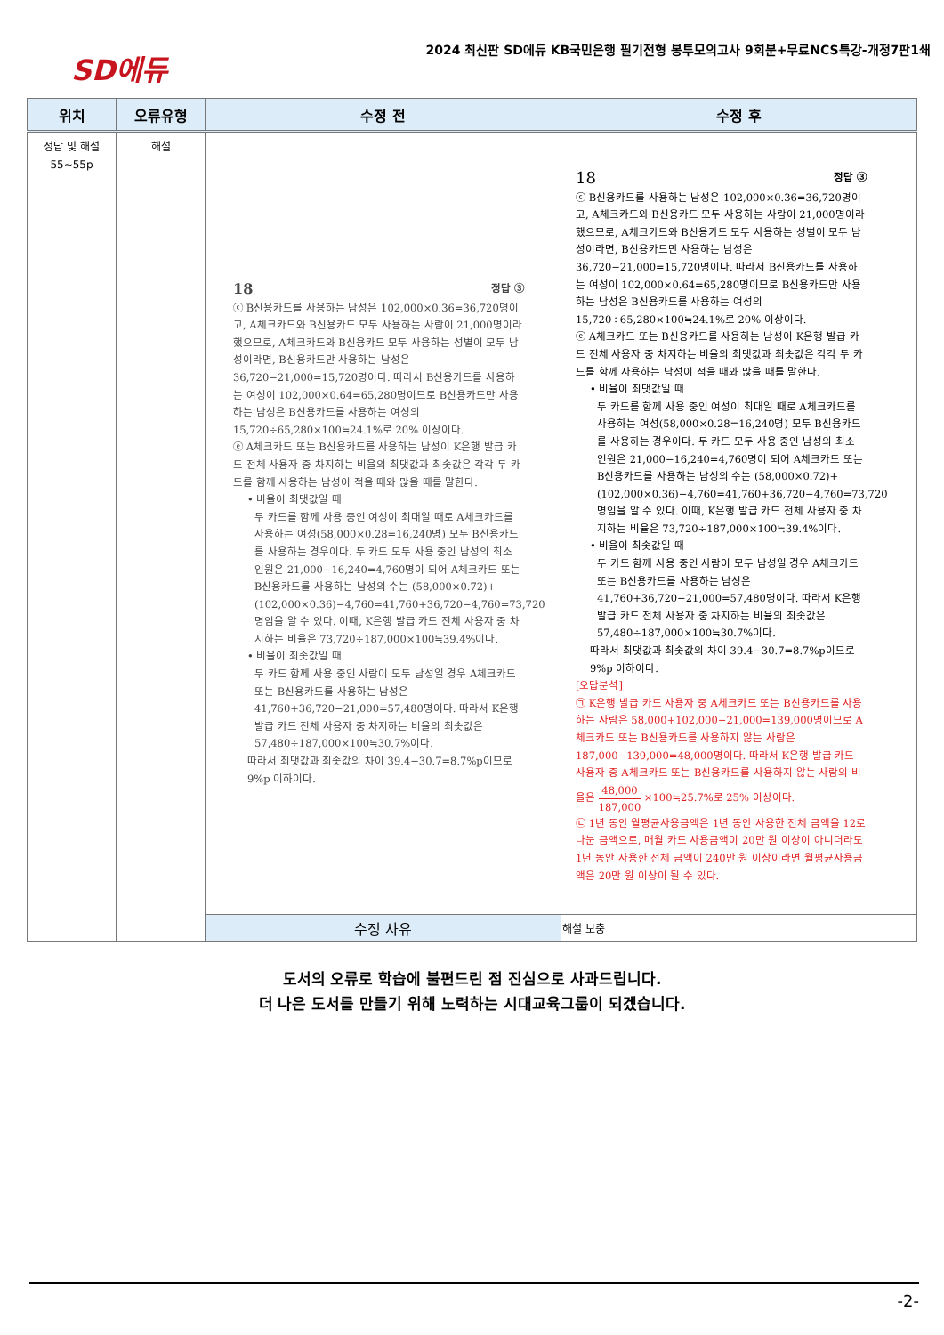SD에듀
2024 최신판 SD에듀 KB국민은행 필기전형 봉투모의고사 9회분+무료NCS특강-개정7판1쇄
| 위치 | 오류유형 | 수정 전 | 수정 후 |
| --- | --- | --- | --- |
| 정답 및 해설 55~55p | 해설 | 18 정답 ③ ⓒ B신용카드를 사용하는 남성은 102,000×0.36=36,720명이고, A체크카드와 B신용카드 모두 사용하는 사람이 21,000명이라 했으므로, A체크카드와 B신용카드 모두 사용하는 성별이 모두 남성이라면, B신용카드만 사용하는 남성은 36,720−21,000=15,720명이다. 따라서 B신용카드를 사용하는 여성이 102,000×0.64=65,280명이므로 B신용카드만 사용하는 남성은 B신용카드를 사용하는 여성의 15,720÷65,280×100≒24.1%로 20% 이상이다. ⓔ A체크카드 또는 B신용카드를 사용하는 남성이 K은행 발급 카드 전체 사용자 중 차지하는 비율의 최댓값과 최솟값은 각각 두 카드를 함께 사용하는 남성이 적을 때와 많을 때를 말한다. • 비율이 최댓값일 때 두 카드를 함께 사용 중인 여성이 최대일 때로 A체크카드를 사용하는 여성(58,000×0.28=16,240명) 모두 B신용카드를 사용하는 경우이다. 두 카드 모두 사용 중인 남성의 최소 인원은 21,000−16,240=4,760명이 되어 A체크카드 또는 B신용카드를 사용하는 남성의 수는 (58,000×0.72)+(102,000×0.36)−4,760=41,760+36,720−4,760=73,720명임을 알 수 있다. 이때, K은행 발급 카드 전체 사용자 중 차지하는 비율은 73,720÷187,000×100≒39.4%이다. • 비율이 최솟값일 때 두 카드 함께 사용 중인 사람이 모두 남성일 경우 A체크카드 또는 B신용카드를 사용하는 남성은 41,760+36,720−21,000=57,480명이다. 따라서 K은행 발급 카드 전체 사용자 중 차지하는 비율의 최솟값은 57,480÷187,000×100≒30.7%이다. 따라서 최댓값과 최솟값의 차이 39.4−30.7=8.7%p이므로 9%p 이하이다. | 18 정답 ③ ⓒ B신용카드를 사용하는 남성은 102,000×0.36=36,720명이고, A체크카드와 B신용카드 모두 사용하는 사람이 21,000명이라 했으므로, A체크카드와 B신용카드 모두 사용하는 성별이 모두 남성이라면, B신용카드만 사용하는 남성은 36,720−21,000=15,720명이다. 따라서 B신용카드를 사용하는 여성이 102,000×0.64=65,280명이므로 B신용카드만 사용하는 남성은 B신용카드를 사용하는 여성의 15,720÷65,280×100≒24.1%로 20% 이상이다. ⓔ A체크카드 또는 B신용카드를 사용하는 남성이 K은행 발급 카드 전체 사용자 중 차지하는 비율의 최댓값과 최솟값은 각각 두 카드를 함께 사용하는 남성이 적을 때와 많을 때를 말한다. • 비율이 최댓값일 때 두 카드를 함께 사용 중인 여성이 최대일 때로 A체크카드를 사용하는 여성(58,000×0.28=16,240명) 모두 B신용카드를 사용하는 경우이다. 두 카드 모두 사용 중인 남성의 최소 인원은 21,000−16,240=4,760명이 되어 A체크카드 또는 B신용카드를 사용하는 남성의 수는 (58,000×0.72)+(102,000×0.36)−4,760=41,760+36,720−4,760=73,720명임을 알 수 있다. 이때, K은행 발급 카드 전체 사용자 중 차지하는 비율은 73,720÷187,000×100≒39.4%이다. • 비율이 최솟값일 때 두 카드 함께 사용 중인 사람이 모두 남성일 경우 A체크카드 또는 B신용카드를 사용하는 남성은 41,760+36,720−21,000=57,480명이다. 따라서 K은행 발급 카드 전체 사용자 중 차지하는 비율의 최솟값은 57,480÷187,000×100≒30.7%이다. 따라서 최댓값과 최솟값의 차이 39.4−30.7=8.7%p이므로 9%p 이하이다. [오답분석] ㉠ K은행 발급 카드 사용자 중 A체크카드 또는 B신용카드를 사용하는 사람은 58,000+102,000−21,000=139,000명이므로 A체크카드 또는 B신용카드를 사용하지 않는 사람은 187,000−139,000=48,000명이다. 따라서 K은행 발급 카드 사용자 중 A체크카드 또는 B신용카드를 사용하지 않는 사람의 비율은 48,000 187,000 ×100≒25.7%로 25% 이상이다. ㉡ 1년 동안 월평균사용금액은 1년 동안 사용한 전체 금액을 12로 나눈 금액으로, 매월 카드 사용금액이 20만 원 이상이 아니더라도 1년 동안 사용한 전체 금액이 240만 원 이상이라면 월평균사용금액은 20만 원 이상이 될 수 있다. |
| | | 수정 사유 | 해설 보충 |
도서의 오류로 학습에 불편드린 점 진심으로 사과드립니다.
더 나은 도서를 만들기 위해 노력하는 시대교육그룹이 되겠습니다.
-2-